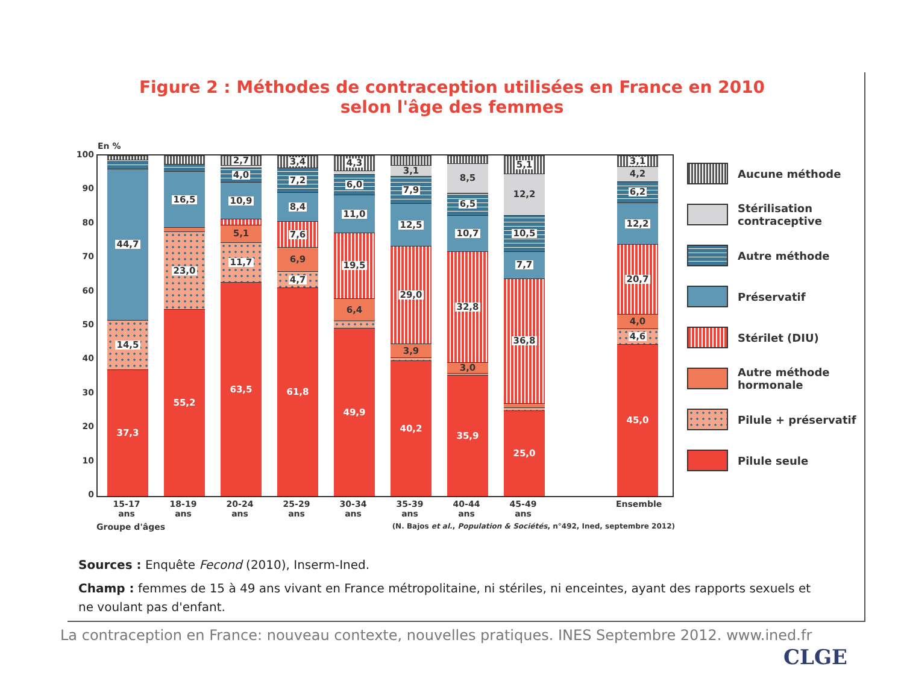Figure 2 : Méthodes de contraception utilisées en France en 2010
selon l'âge des femmes
En %
100
90
80
70
60
50
40
30
20
10
0
37,3
14,5
44,7
55,2
23,0
16,5
63,5
11,7
5,1
10,9
4,0
2,7
61,8
4,7
6,9
7,6
8,4
7,2
3,4
49,9
6,4
19,5
11,0
6,0
4,3
40,2
3,9
29,0
12,5
7,9
3,1
35,9
3,0
32,8
10,7
6,5
8,5
25,0
36,8
7,7
10,5
12,2
5,1
45,0
4,6
4,0
20,7
12,2
6,2
4,2
3,1
Aucune méthode
Stérilisation
contraceptive
Autre méthode
Préservatif
Stérilet (DIU)
Autre méthode
hormonale
Pilule + préservatif
Pilule seule
15-17
ans
18-19
ans
20-24
ans
25-29
ans
30-34
ans
35-39
ans
40-44
ans
45-49
ans
Ensemble
Groupe d'âges (N. Bajos et al., Population & Sociétés, n°492, Ined, septembre 2012)
Sources : Enquête Fecond (2010), Inserm-Ined.
Champ : femmes de 15 à 49 ans vivant en France métropolitaine, ni stériles, ni enceintes, ayant des rapports sexuels et ne voulant pas d'enfant.
La contraception en France: nouveau contexte, nouvelles pratiques. INES Septembre 2012. www.ined.fr
CLGE